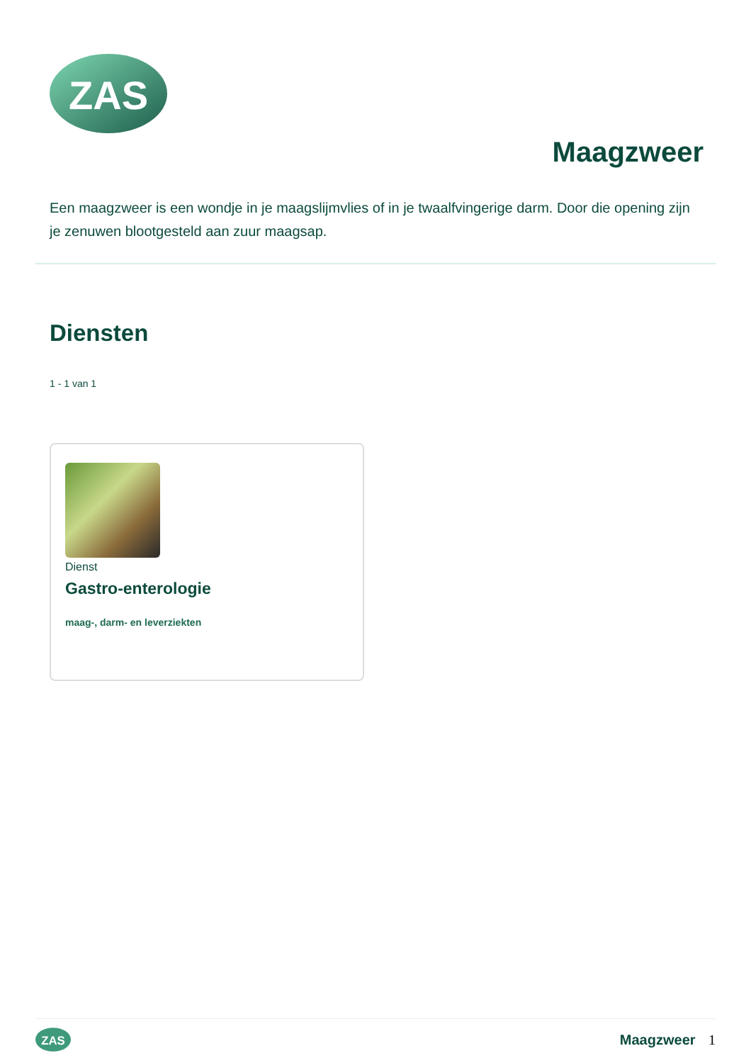ZAS
Maagzweer
Een maagzweer is een wondje in je maagslijmvlies of in je twaalfvingerige darm. Door die opening zijn je zenuwen blootgesteld aan zuur maagsap.
Diensten
1 - 1 van 1
Dienst
Gastro-enterologie
maag-, darm- en leverziekten
ZAS
Maagzweer 1